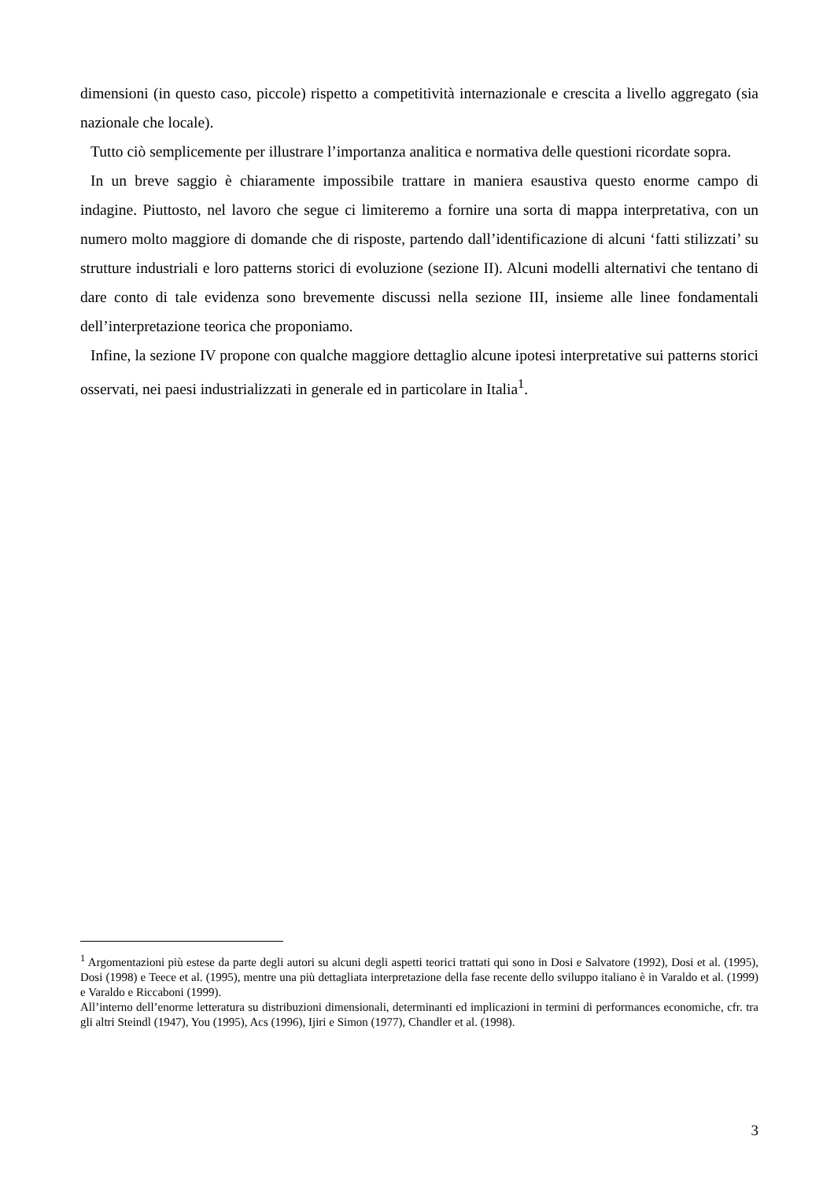dimensioni (in questo caso, piccole) rispetto a competitività internazionale e crescita a livello aggregato (sia nazionale che locale).
Tutto ciò semplicemente per illustrare l’importanza analitica e normativa delle questioni ricordate sopra.
In un breve saggio è chiaramente impossibile trattare in maniera esaustiva questo enorme campo di indagine. Piuttosto, nel lavoro che segue ci limiteremo a fornire una sorta di mappa interpretativa, con un numero molto maggiore di domande che di risposte, partendo dall’identificazione di alcuni ‘fatti stilizzati’ su strutture industriali e loro patterns storici di evoluzione (sezione II). Alcuni modelli alternativi che tentano di dare conto di tale evidenza sono brevemente discussi nella sezione III, insieme alle linee fondamentali dell’interpretazione teorica che proponiamo.
Infine, la sezione IV propone con qualche maggiore dettaglio alcune ipotesi interpretative sui patterns storici osservati, nei paesi industrializzati in generale ed in particolare in Italia<sup>1</sup>.
<sup>1</sup> Argomentazioni più estese da parte degli autori su alcuni degli aspetti teorici trattati qui sono in Dosi e Salvatore (1992), Dosi et al. (1995), Dosi (1998) e Teece et al. (1995), mentre una più dettagliata interpretazione della fase recente dello sviluppo italiano è in Varaldo et al. (1999) e Varaldo e Riccaboni (1999).
All’interno dell’enorme letteratura su distribuzioni dimensionali, determinanti ed implicazioni in termini di performances economiche, cfr. tra gli altri Steindl (1947), You (1995), Acs (1996), Ijiri e Simon (1977), Chandler et al. (1998).
3